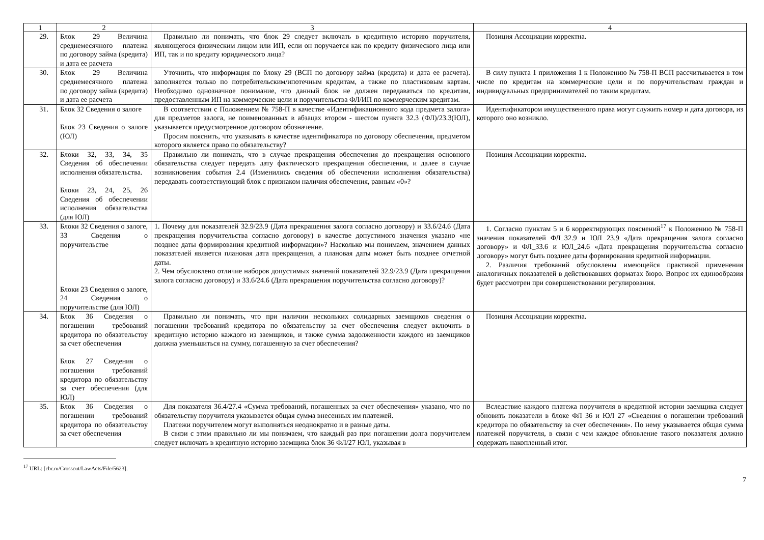| 1 | 2 | 3 | 4 |
| --- | --- | --- | --- |
| 29. | Блок 29 Величина среднемесячного платежа по договору займа (кредита) и дата ее расчета | Правильно ли понимать, что блок 29 следует включать в кредитную историю поручителя, являющегося физическим лицом или ИП, если он поручается как по кредиту физического лица или ИП, так и по кредиту юридического лица? | Позиция Ассоциации корректна. |
| 30. | Блок 29 Величина среднемесячного платежа по договору займа (кредита) и дата ее расчета | Уточнить, что информация по блоку 29 (ВСП по договору займа (кредита) и дата ее расчета). заполняется только по потребительским/ипотечным кредитам, а также по пластиковым картам. Необходимо однозначное понимание, что данный блок не должен передаваться по кредитам, предоставленным ИП на коммерческие цели и поручительства ФЛ/ИП по коммерческим кредитам. | В силу пункта 1 приложения 1 к Положению № 758-П ВСП рассчитывается в том числе по кредитам на коммерческие цели и по поручительствам граждан и индивидуальных предпринимателей по таким кредитам. |
| 31. | Блок 32 Сведения о залоге Блок 23 Сведения о залоге (ЮЛ) | В соответствии с Положением № 758-П в качестве «Идентификационного кода предмета залога» для предметов залога, не поименованных в абзацах втором - шестом пункта 32.3 (ФЛ)/23.3(ЮЛ), указывается предусмотренное договором обозначение. Просим пояснить, что указывать в качестве идентификатора по договору обеспечения, предметом которого является право по обязательству? | Идентификатором имущественного права могут служить номер и дата договора, из которого оно возникло. |
| 32. | Блоки 32, 33, 34, 35 Сведения об обеспечении исполнения обязательства. Блоки 23, 24, 25, 26 Сведения об обеспечении исполнения обязательства (для ЮЛ) | Правильно ли понимать, что в случае прекращения обеспечения до прекращения основного обязательства следует передать дату фактического прекращения обеспечения, и далее в случае возникновения события 2.4 (Изменились сведения об обеспечении исполнения обязательства) передавать соответствующий блок с признаком наличия обеспечения, равным «0»? | Позиция Ассоциации корректна. |
| 33. | Блоки 32 Сведения о залоге, 33 Сведения о поручительстве Блоки 23 Сведения о залоге, 24 Сведения о поручительстве (для ЮЛ) | 1. Почему для показателей 32.9/23.9 (Дата прекращения залога согласно договору) и 33.6/24.6 (Дата прекращения поручительства согласно договору) в качестве допустимого значения указано «не позднее даты формирования кредитной информации»? Насколько мы понимаем, значением данных показателей является плановая дата прекращения, а плановая даты может быть позднее отчетной даты. 2. Чем обусловлено отличие наборов допустимых значений показателей 32.9/23.9 (Дата прекращения залога согласно договору) и 33.6/24.6 (Дата прекращения поручительства согласно договору)? | 1. Согласно пунктам 5 и 6 корректирующих пояснений<sup>17</sup> к Положению № 758-П значения показателей ФЛ_32.9 и ЮЛ 23.9 «Дата прекращения залога согласно договору» и ФЛ_33.6 и ЮЛ_24.6 «Дата прекращения поручительства согласно договору» могут быть позднее даты формирования кредитной информации. 2. Различия требований обусловлены имеющейся практикой применения аналогичных показателей в действовавших форматах бюро. Вопрос их единообразия будет рассмотрен при совершенствовании регулирования. |
| 34. | Блок 36 Сведения о погашении требований кредитора по обязательству за счет обеспечения Блок 27 Сведения о погашении требований кредитора по обязательству за счет обеспечения (для ЮЛ) | Правильно ли понимать, что при наличии нескольких солидарных заемщиков сведения о погашении требований кредитора по обязательству за счет обеспечения следует включить в кредитную историю каждого из заемщиков, и также сумма задолженности каждого из заемщиков должна уменьшиться на сумму, погашенную за счет обеспечения? | Позиция Ассоциации корректна. |
| 35. | Блок 36 Сведения о погашении требований кредитора по обязательству за счет обеспечения | Для показателя 36.4/27.4 «Сумма требований, погашенных за счет обеспечения» указано, что по обязательству поручителя указывается общая сумма внесенных им платежей. Платежи поручителем могут выполняться неоднократно и в разные даты. В связи с этим правильно ли мы понимаем, что каждый раз при погашении долга поручителем следует включать в кредитную историю заемщика блок 36 ФЛ/27 ЮЛ, указывая в | Вследствие каждого платежа поручителя в кредитной истории заемщика следует обновить показатели в блоке ФЛ 36 и ЮЛ 27 «Сведения о погашении требований кредитора по обязательству за счет обеспечения». По нему указывается общая сумма платежей поручителя, в связи с чем каждое обновление такого показателя должно содержать накопленный итог. |
<sup>17</sup> URL: [cbr.ru/Crosscut/LawActs/File/5623].
7